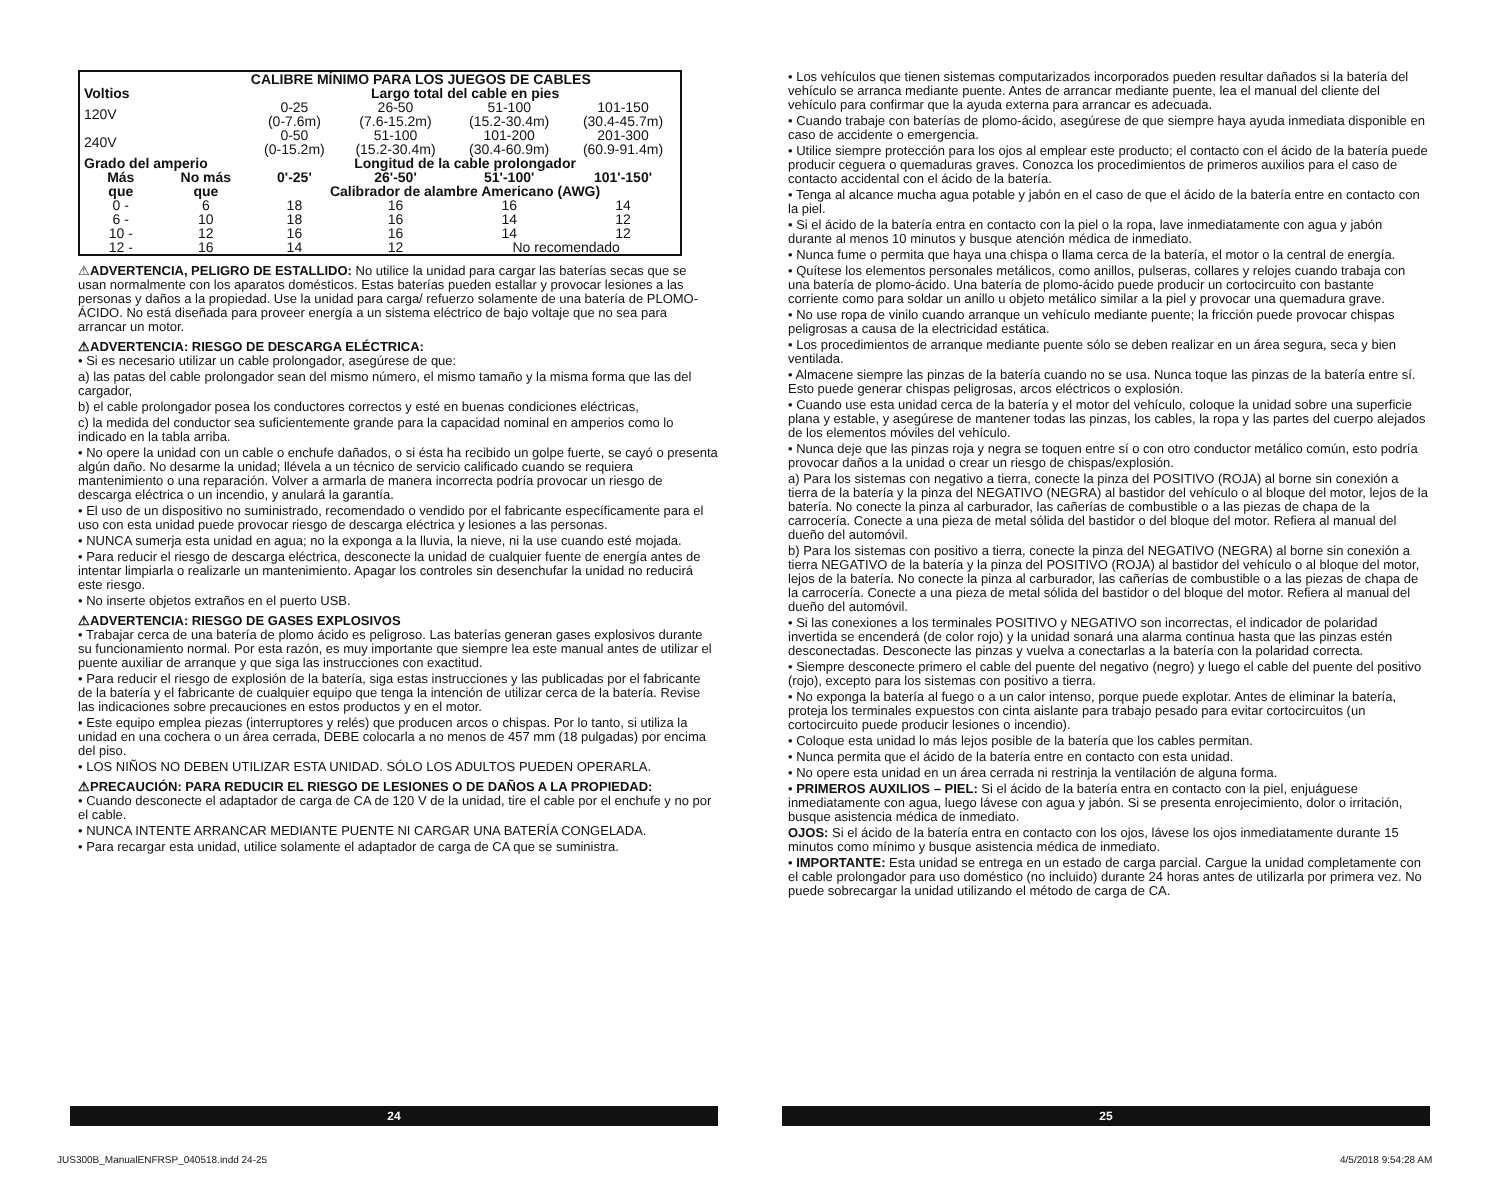| | CALIBRE MÍNIMO PARA LOS JUEGOS DE CABLES | | | | |
| --- | --- | --- | --- | --- | --- |
| Voltios | | Largo total del cable en pies | | | |
| 120V | | 0-25 (0-7.6m) | 26-50 (7.6-15.2m) | 51-100 (15.2-30.4m) | 101-150 (30.4-45.7m) |
| 240V | | 0-50 (0-15.2m) | 51-100 (15.2-30.4m) | 101-200 (30.4-60.9m) | 201-300 (60.9-91.4m) |
| Grado del amperio | | Longitud de la cable prolongador | | | |
| Más | No más | 0'-25' | 26'-50' | 51'-100' | 101'-150' |
| que | que | Calibrador de alambre Americano (AWG) | | | |
| 0 - | 6 | 18 | 16 | 16 | 14 |
| 6 - | 10 | 18 | 16 | 14 | 12 |
| 10 - | 12 | 16 | 16 | 14 | 12 |
| 12 - | 16 | 14 | 12 | No recomendado | |
⚠ADVERTENCIA, PELIGRO DE ESTALLIDO: No utilice la unidad para cargar las baterías secas que se usan normalmente con los aparatos domésticos. Estas baterías pueden estallar y provocar lesiones a las personas y daños a la propiedad. Use la unidad para carga/ refuerzo solamente de una batería de PLOMO-ÁCIDO. No está diseñada para proveer energía a un sistema eléctrico de bajo voltaje que no sea para arrancar un motor.
⚠ADVERTENCIA: RIESGO DE DESCARGA ELÉCTRICA:
• Si es necesario utilizar un cable prolongador, asegúrese de que:
a) las patas del cable prolongador sean del mismo número, el mismo tamaño y la misma forma que las del cargador,
b) el cable prolongador posea los conductores correctos y esté en buenas condiciones eléctricas,
c) la medida del conductor sea suficientemente grande para la capacidad nominal en amperios como lo indicado en la tabla arriba.
• No opere la unidad con un cable o enchufe dañados, o si ésta ha recibido un golpe fuerte, se cayó o presenta algún daño. No desarme la unidad; llévela a un técnico de servicio calificado cuando se requiera mantenimiento o una reparación. Volver a armarla de manera incorrecta podría provocar un riesgo de descarga eléctrica o un incendio, y anulará la garantía.
• El uso de un dispositivo no suministrado, recomendado o vendido por el fabricante específicamente para el uso con esta unidad puede provocar riesgo de descarga eléctrica y lesiones a las personas.
• NUNCA sumerja esta unidad en agua; no la exponga a la lluvia, la nieve, ni la use cuando esté mojada.
• Para reducir el riesgo de descarga eléctrica, desconecte la unidad de cualquier fuente de energía antes de intentar limpiarla o realizarle un mantenimiento. Apagar los controles sin desenchufar la unidad no reducirá este riesgo.
• No inserte objetos extraños en el puerto USB.
⚠ADVERTENCIA: RIESGO DE GASES EXPLOSIVOS
• Trabajar cerca de una batería de plomo ácido es peligroso. Las baterías generan gases explosivos durante su funcionamiento normal. Por esta razón, es muy importante que siempre lea este manual antes de utilizar el puente auxiliar de arranque y que siga las instrucciones con exactitud.
• Para reducir el riesgo de explosión de la batería, siga estas instrucciones y las publicadas por el fabricante de la batería y el fabricante de cualquier equipo que tenga la intención de utilizar cerca de la batería. Revise las indicaciones sobre precauciones en estos productos y en el motor.
• Este equipo emplea piezas (interruptores y relés) que producen arcos o chispas. Por lo tanto, si utiliza la unidad en una cochera o un área cerrada, DEBE colocarla a no menos de 457 mm (18 pulgadas) por encima del piso.
• LOS NIÑOS NO DEBEN UTILIZAR ESTA UNIDAD. SÓLO LOS ADULTOS PUEDEN OPERARLA.
⚠PRECAUCIÓN: PARA REDUCIR EL RIESGO DE LESIONES O DE DAÑOS A LA PROPIEDAD:
• Cuando desconecte el adaptador de carga de CA de 120 V de la unidad, tire el cable por el enchufe y no por el cable.
• NUNCA INTENTE ARRANCAR MEDIANTE PUENTE NI CARGAR UNA BATERÍA CONGELADA.
• Para recargar esta unidad, utilice solamente el adaptador de carga de CA que se suministra.
• Los vehículos que tienen sistemas computarizados incorporados pueden resultar dañados si la batería del vehículo se arranca mediante puente. Antes de arrancar mediante puente, lea el manual del cliente del vehículo para confirmar que la ayuda externa para arrancar es adecuada.
• Cuando trabaje con baterías de plomo-ácido, asegúrese de que siempre haya ayuda inmediata disponible en caso de accidente o emergencia.
• Utilice siempre protección para los ojos al emplear este producto; el contacto con el ácido de la batería puede producir ceguera o quemaduras graves. Conozca los procedimientos de primeros auxilios para el caso de contacto accidental con el ácido de la batería.
• Tenga al alcance mucha agua potable y jabón en el caso de que el ácido de la batería entre en contacto con la piel.
• Si el ácido de la batería entra en contacto con la piel o la ropa, lave inmediatamente con agua y jabón durante al menos 10 minutos y busque atención médica de inmediato.
• Nunca fume o permita que haya una chispa o llama cerca de la batería, el motor o la central de energía.
• Quítese los elementos personales metálicos, como anillos, pulseras, collares y relojes cuando trabaja con una batería de plomo-ácido. Una batería de plomo-ácido puede producir un cortocircuito con bastante corriente como para soldar un anillo u objeto metálico similar a la piel y provocar una quemadura grave.
• No use ropa de vinilo cuando arranque un vehículo mediante puente; la fricción puede provocar chispas peligrosas a causa de la electricidad estática.
• Los procedimientos de arranque mediante puente sólo se deben realizar en un área segura, seca y bien ventilada.
• Almacene siempre las pinzas de la batería cuando no se usa. Nunca toque las pinzas de la batería entre sí. Esto puede generar chispas peligrosas, arcos eléctricos o explosión.
• Cuando use esta unidad cerca de la batería y el motor del vehículo, coloque la unidad sobre una superficie plana y estable, y asegúrese de mantener todas las pinzas, los cables, la ropa y las partes del cuerpo alejados de los elementos móviles del vehículo.
• Nunca deje que las pinzas roja y negra se toquen entre sí o con otro conductor metálico común, esto podría provocar daños a la unidad o crear un riesgo de chispas/explosión.
a) Para los sistemas con negativo a tierra, conecte la pinza del POSITIVO (ROJA) al borne sin conexión a tierra de la batería y la pinza del NEGATIVO (NEGRA) al bastidor del vehículo o al bloque del motor, lejos de la batería. No conecte la pinza al carburador, las cañerías de combustible o a las piezas de chapa de la carrocería. Conecte a una pieza de metal sólida del bastidor o del bloque del motor. Refiera al manual del dueño del automóvil.
b) Para los sistemas con positivo a tierra, conecte la pinza del NEGATIVO (NEGRA) al borne sin conexión a tierra NEGATIVO de la batería y la pinza del POSITIVO (ROJA) al bastidor del vehículo o al bloque del motor, lejos de la batería. No conecte la pinza al carburador, las cañerías de combustible o a las piezas de chapa de la carrocería. Conecte a una pieza de metal sólida del bastidor o del bloque del motor. Refiera al manual del dueño del automóvil.
• Si las conexiones a los terminales POSITIVO y NEGATIVO son incorrectas, el indicador de polaridad invertida se encenderá (de color rojo) y la unidad sonará una alarma continua hasta que las pinzas estén desconectadas. Desconecte las pinzas y vuelva a conectarlas a la batería con la polaridad correcta.
• Siempre desconecte primero el cable del puente del negativo (negro) y luego el cable del puente del positivo (rojo), excepto para los sistemas con positivo a tierra.
• No exponga la batería al fuego o a un calor intenso, porque puede explotar. Antes de eliminar la batería, proteja los terminales expuestos con cinta aislante para trabajo pesado para evitar cortocircuitos (un cortocircuito puede producir lesiones o incendio).
• Coloque esta unidad lo más lejos posible de la batería que los cables permitan.
• Nunca permita que el ácido de la batería entre en contacto con esta unidad.
• No opere esta unidad en un área cerrada ni restrinja la ventilación de alguna forma.
• PRIMEROS AUXILIOS – PIEL: Si el ácido de la batería entra en contacto con la piel, enjuáguese inmediatamente con agua, luego lávese con agua y jabón. Si se presenta enrojecimiento, dolor o irritación, busque asistencia médica de inmediato.
OJOS: Si el ácido de la batería entra en contacto con los ojos, lávese los ojos inmediatamente durante 15 minutos como mínimo y busque asistencia médica de inmediato.
• IMPORTANTE: Esta unidad se entrega en un estado de carga parcial. Cargue la unidad completamente con el cable prolongador para uso doméstico (no incluido) durante 24 horas antes de utilizarla por primera vez. No puede sobrecargar la unidad utilizando el método de carga de CA.
24 25
JUS300B_ManualENFRSP_040518.indd 24-25
4/5/2018 9:54:28 AM